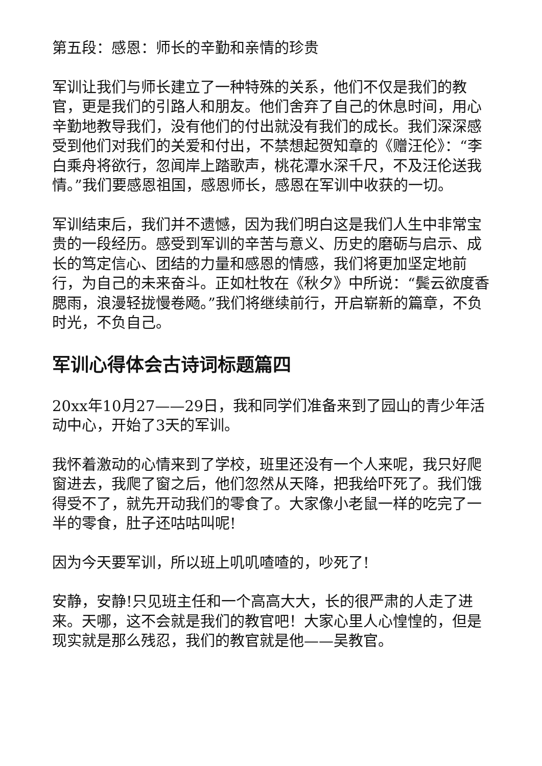第五段：感恩：师长的辛勤和亲情的珍贵
军训让我们与师长建立了一种特殊的关系，他们不仅是我们的教官，更是我们的引路人和朋友。他们舍弃了自己的休息时间，用心辛勤地教导我们，没有他们的付出就没有我们的成长。我们深深感受到他们对我们的关爱和付出，不禁想起贺知章的《赠汪伦》：“李白乘舟将欲行，忽闻岸上踏歌声，桃花潭水深千尺，不及汪伦送我情。”我们要感恩祖国，感恩师长，感恩在军训中收获的一切。
军训结束后，我们并不遗憾，因为我们明白这是我们人生中非常宝贵的一段经历。感受到军训的辛苦与意义、历史的磨砺与启示、成长的笃定信心、团结的力量和感恩的情感，我们将更加坚定地前行，为自己的未来奋斗。正如杜牧在《秋夕》中所说：“鬓云欲度香腮雨，浪漫轻拢慢卷飏。”我们将继续前行，开启崭新的篇章，不负时光，不负自己。
军训心得体会古诗词标题篇四
20xx年10月27——29日，我和同学们准备来到了园山的青少年活动中心，开始了3天的军训。
我怀着激动的心情来到了学校，班里还没有一个人来呢，我只好爬窗进去，我爬了窗之后，他们忽然从天降，把我给吓死了。我们饿得受不了，就先开动我们的零食了。大家像小老鼠一样的吃完了一半的零食，肚子还咕咕叫呢!
因为今天要军训，所以班上叽叽喳喳的，吵死了!
安静，安静!只见班主任和一个高高大大，长的很严肃的人走了进来。天哪，这不会就是我们的教官吧！大家心里人心惶惶的，但是现实就是那么残忍，我们的教官就是他——吴教官。